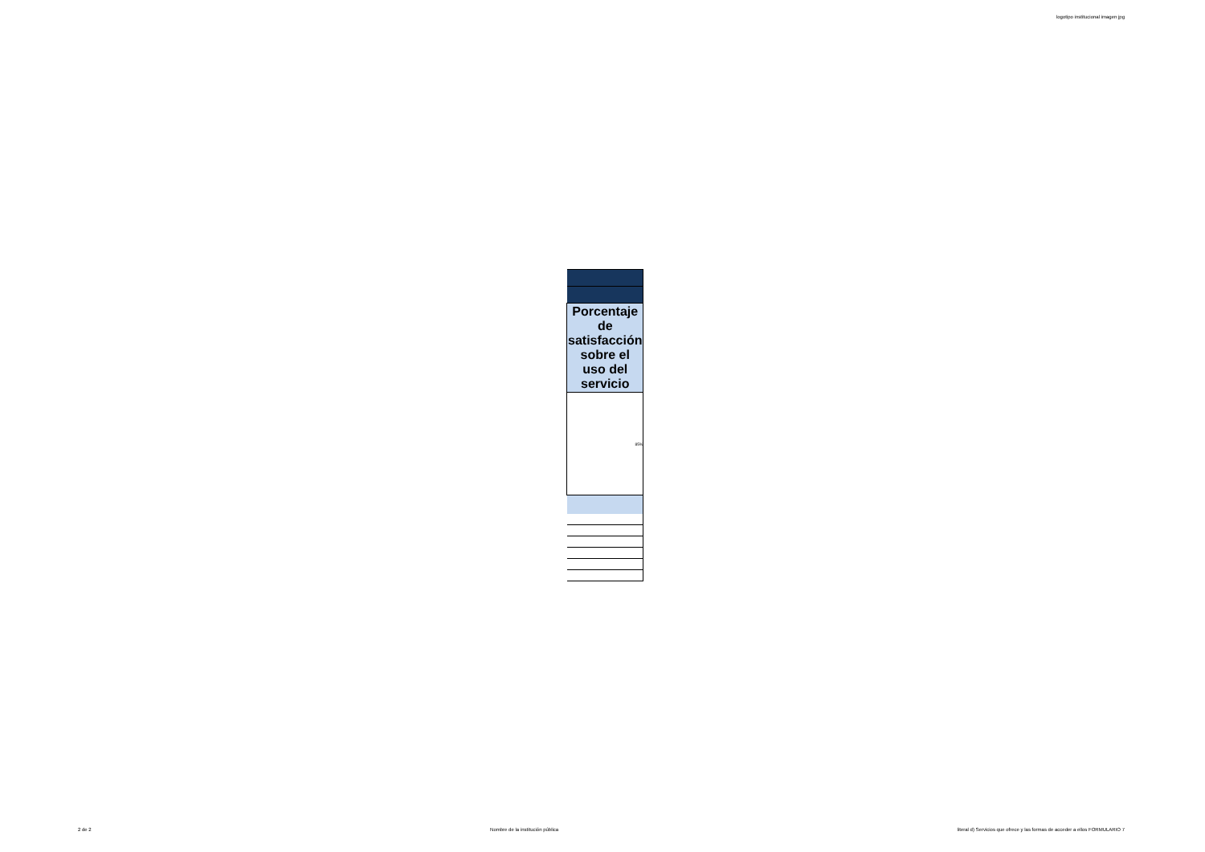logotipo institucional imagen jpg
| Porcentaje de satisfacción sobre el uso del servicio |
| --- |
| 85% |
2 de 2 Nombre de la institución pública literal d) Servicios que ofrece y las formas de acceder a ellos FORMULARIO 7